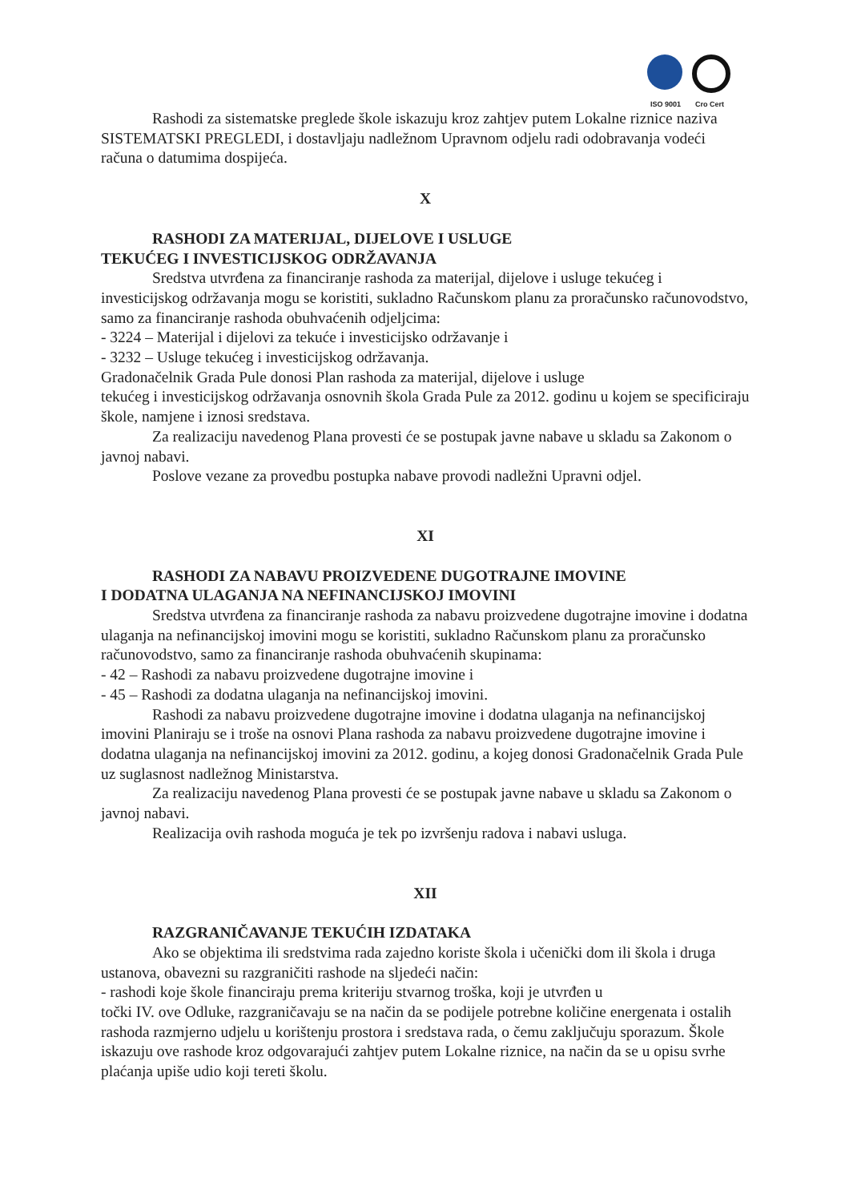ISO 9001 Cro Cert
Rashodi za sistematske preglede škole iskazuju kroz zahtjev putem Lokalne riznice naziva SISTEMATSKI PREGLEDI, i dostavljaju nadležnom Upravnom odjelu radi odobravanja vodeći računa o datumima dospijeća.
X
RASHODI ZA MATERIJAL, DIJELOVE I USLUGE
TEKUĆEG I INVESTICIJSKOG ODRŽAVANJA
Sredstva utvrđena za financiranje rashoda za materijal, dijelove i usluge tekućeg i investicijskog održavanja mogu se koristiti, sukladno Računskom planu za proračunsko računovodstvo, samo za financiranje rashoda obuhvaćenih odjeljcima:
- 3224 – Materijal i dijelovi za tekuće i investicijsko održavanje i
- 3232 – Usluge tekućeg i investicijskog održavanja.
Gradonačelnik Grada Pule donosi Plan rashoda za materijal, dijelove i usluge
tekućeg i investicijskog održavanja osnovnih škola Grada Pule za 2012. godinu u kojem se specificiraju škole, namjene i iznosi sredstava.
Za realizaciju navedenog Plana provesti će se postupak javne nabave u skladu sa Zakonom o javnoj nabavi.
Poslove vezane za provedbu postupka nabave provodi nadležni Upravni odjel.
XI
RASHODI ZA NABAVU PROIZVEDENE DUGOTRAJNE IMOVINE
I DODATNA ULAGANJA NA NEFINANCIJSKOJ IMOVINI
Sredstva utvrđena za financiranje rashoda za nabavu proizvedene dugotrajne imovine i dodatna ulaganja na nefinancijskoj imovini mogu se koristiti, sukladno Računskom planu za proračunsko računovodstvo, samo za financiranje rashoda obuhvaćenih skupinama:
- 42 – Rashodi za nabavu proizvedene dugotrajne imovine i
- 45 – Rashodi za dodatna ulaganja na nefinancijskoj imovini.
Rashodi za nabavu proizvedene dugotrajne imovine i dodatna ulaganja na nefinancijskoj imovini Planiraju se i troše na osnovi Plana rashoda za nabavu proizvedene dugotrajne imovine i dodatna ulaganja na nefinancijskoj imovini za 2012. godinu, a kojeg donosi Gradonačelnik Grada Pule uz suglasnost nadležnog Ministarstva.
Za realizaciju navedenog Plana provesti će se postupak javne nabave u skladu sa Zakonom o javnoj nabavi.
Realizacija ovih rashoda moguća je tek po izvršenju radova i nabavi usluga.
XII
RAZGRANIČAVANJE TEKUĆIH IZDATAKA
Ako se objektima ili sredstvima rada zajedno koriste škola i učenički dom ili škola i druga ustanova, obavezni su razgraničiti rashode na sljedeći način:
- rashodi koje škole financiraju prema kriteriju stvarnog troška, koji je utvrđen u
točki IV. ove Odluke, razgraničavaju se na način da se podijele potrebne količine energenata i ostalih rashoda razmjerno udjelu u korištenju prostora i sredstava rada, o čemu zaključuju sporazum. Škole iskazuju ove rashode kroz odgovarajući zahtjev putem Lokalne riznice, na način da se u opisu svrhe plaćanja upiše udio koji tereti školu.